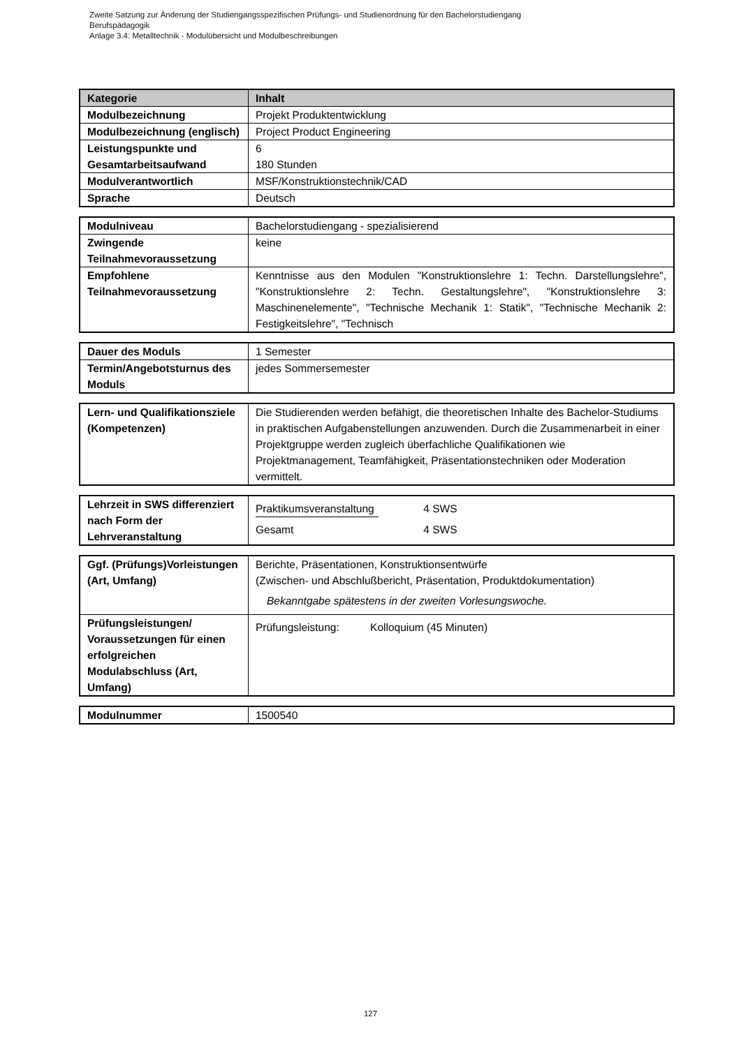Zweite Satzung zur Änderung der Studiengangsspezifischen Prüfungs- und Studienordnung für den Bachelorstudiengang
Berufspädagogik
Anlage 3.4: Metalltechnik - Modulübersicht und Modulbeschreibungen
| Kategorie | Inhalt |
| --- | --- |
| Modulbezeichnung | Projekt Produktentwicklung |
| Modulbezeichnung (englisch) | Project Product Engineering |
| Leistungspunkte und Gesamtarbeitsaufwand | 6 180 Stunden |
| Modulverantwortlich | MSF/Konstruktionstechnik/CAD |
| Sprache | Deutsch |
| Modulniveau | Bachelorstudiengang - spezialisierend |
| Zwingende Teilnahmevoraussetzung | keine |
| Empfohlene Teilnahmevoraussetzung | Kenntnisse aus den Modulen "Konstruktionslehre 1: Techn. Darstellungslehre", "Konstruktionslehre 2: Techn. Gestaltungslehre", "Konstruktionslehre 3: Maschinenelemente", "Technische Mechanik 1: Statik", "Technische Mechanik 2: Festigkeitslehre", "Technisch |
| Dauer des Moduls | 1 Semester |
| Termin/Angebotsturnus des Moduls | jedes Sommersemester |
| Lern- und Qualifikationsziele (Kompetenzen) | Die Studierenden werden befähigt, die theoretischen Inhalte des Bachelor-Studiums in praktischen Aufgabenstellungen anzuwenden. Durch die Zusammenarbeit in einer Projektgruppe werden zugleich überfachliche Qualifikationen wie Projektmanagement, Teamfähigkeit, Präsentationstechniken oder Moderation vermittelt. |
| Lehrzeit in SWS differenziert nach Form der Lehrveranstaltung | Praktikumsveranstaltung 4 SWS Gesamt 4 SWS |
| Ggf. (Prüfungs)Vorleistungen (Art, Umfang) | Berichte, Präsentationen, Konstruktionsentwürfe (Zwischen- und Abschlußbericht, Präsentation, Produktdokumentation) Bekanntgabe spätestens in der zweiten Vorlesungswoche. |
| Prüfungsleistungen/ Voraussetzungen für einen erfolgreichen Modulabschluss (Art, Umfang) | Prüfungsleistung: Kolloquium (45 Minuten) |
| Modulnummer | 1500540 |
127